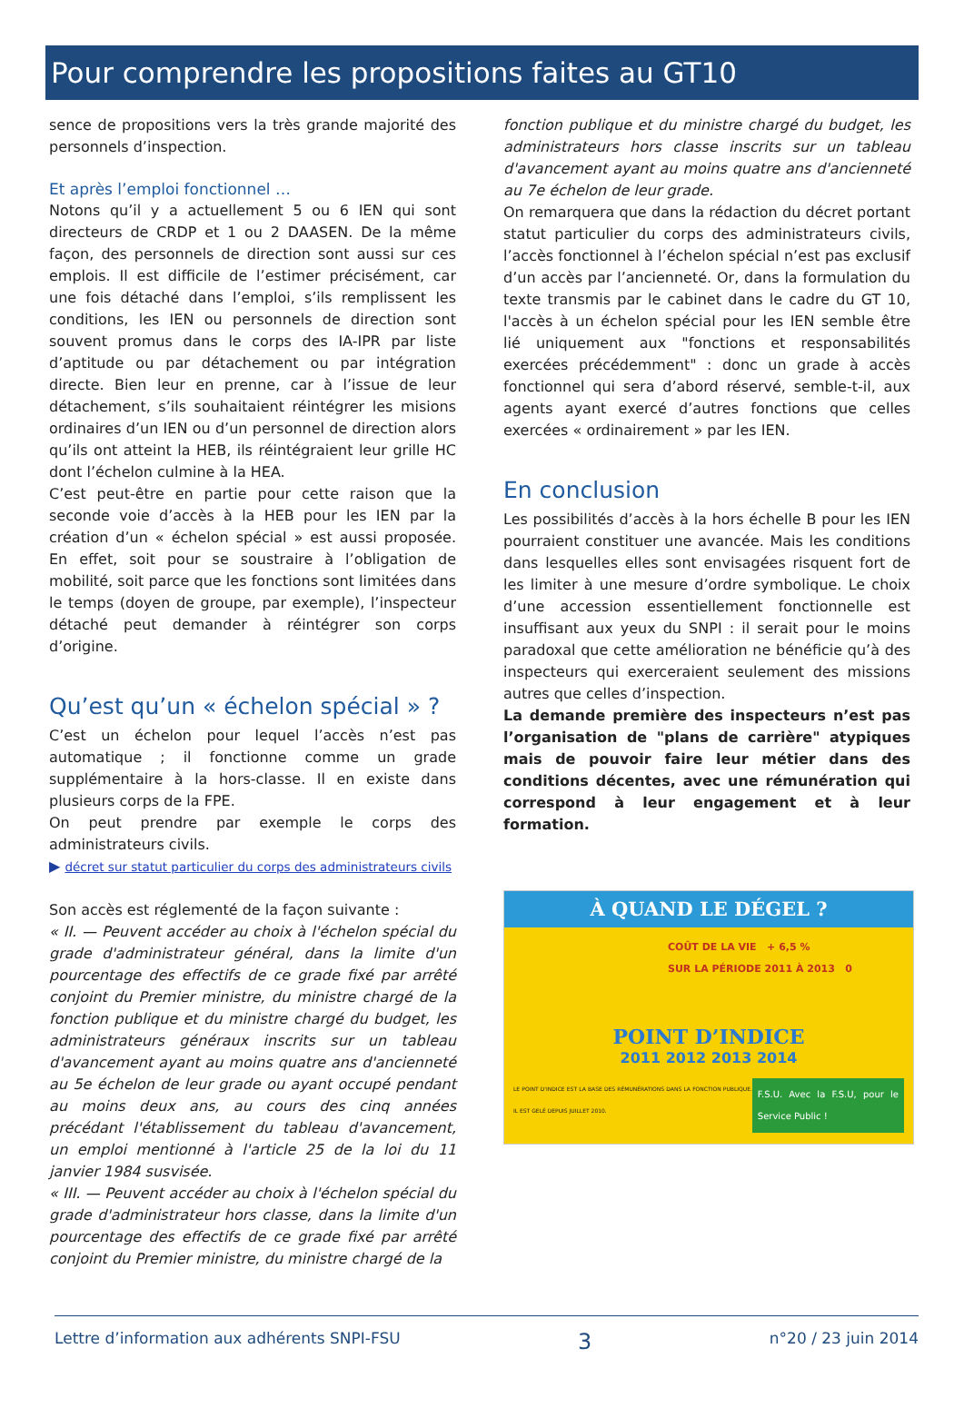Pour comprendre les propositions faites au GT10
sence de propositions vers la très grande majorité des personnels d’inspection.
Et après l’emploi fonctionnel …
Notons qu’il y a actuellement 5 ou 6 IEN qui sont directeurs de CRDP et 1 ou 2 DAASEN. De la même façon, des personnels de direction sont aussi sur ces emplois. Il est difficile de l’estimer précisément, car une fois détaché dans l’emploi, s’ils remplissent les conditions, les IEN ou personnels de direction sont souvent promus dans le corps des IA-IPR par liste d’aptitude ou par détachement ou par intégration directe. Bien leur en prenne, car à l’issue de leur détachement, s’ils souhaitaient réintégrer les misions ordinaires d’un IEN ou d’un personnel de direction alors qu’ils ont atteint la HEB, ils réintégraient leur grille HC dont l’échelon culmine à la HEA.
C’est peut-être en partie pour cette raison que la seconde voie d’accès à la HEB pour les IEN par la création d’un « échelon spécial » est aussi proposée. En effet, soit pour se soustraire à l’obligation de mobilité, soit parce que les fonctions sont limitées dans le temps (doyen de groupe, par exemple), l’inspecteur détaché peut demander à réintégrer son corps d’origine.
Qu’est qu’un « échelon spécial » ?
C’est un échelon pour lequel l’accès n’est pas automatique ; il fonctionne comme un grade supplémentaire à la hors-classe. Il en existe dans plusieurs corps de la FPE.
On peut prendre par exemple le corps des administrateurs civils.
▶ décret sur statut particulier du corps des administrateurs civils
Son accès est réglementé de la façon suivante :
« II. — Peuvent accéder au choix à l'échelon spécial du grade d'administrateur général, dans la limite d'un pourcentage des effectifs de ce grade fixé par arrêté conjoint du Premier ministre, du ministre chargé de la fonction publique et du ministre chargé du budget, les administrateurs généraux inscrits sur un tableau d'avancement ayant au moins quatre ans d'ancienneté au 5e échelon de leur grade ou ayant occupé pendant au moins deux ans, au cours des cinq années précédant l'établissement du tableau d'avancement, un emploi mentionné à l'article 25 de la loi du 11 janvier 1984 susvisée.
« III. — Peuvent accéder au choix à l'échelon spécial du grade d'administrateur hors classe, dans la limite d'un pourcentage des effectifs de ce grade fixé par arrêté conjoint du Premier ministre, du ministre chargé de la
fonction publique et du ministre chargé du budget, les administrateurs hors classe inscrits sur un tableau d'avancement ayant au moins quatre ans d'ancienneté au 7e échelon de leur grade.
On remarquera que dans la rédaction du décret portant statut particulier du corps des administrateurs civils, l’accès fonctionnel à l’échelon spécial n’est pas exclusif d’un accès par l’ancienneté. Or, dans la formulation du texte transmis par le cabinet dans le cadre du GT 10, l'accès à un échelon spécial pour les IEN semble être lié uniquement aux "fonctions et responsabilités exercées précédemment" : donc un grade à accès fonctionnel qui sera d’abord réservé, semble-t-il, aux agents ayant exercé d’autres fonctions que celles exercées « ordinairement » par les IEN.
En conclusion
Les possibilités d’accès à la hors échelle B pour les IEN pourraient constituer une avancée. Mais les conditions dans lesquelles elles sont envisagées risquent fort de les limiter à une mesure d’ordre symbolique. Le choix d’une accession essentiellement fonctionnelle est insuffisant aux yeux du SNPI : il serait pour le moins paradoxal que cette amélioration ne bénéficie qu’à des inspecteurs qui exerceraient seulement des missions autres que celles d’inspection.
La demande première des inspecteurs n’est pas l’organisation de "plans de carrière" atypiques mais de pouvoir faire leur métier dans des conditions décentes, avec une rémunération qui correspond à leur engagement et à leur formation.
À QUAND LE DÉGEL ?
COÛT DE LA VIE + 6,5 %
SUR LA PÉRIODE 2011 À 2013 0
POINT D’INDICE
2011 2012 2013 2014
LE POINT D'INDICE EST LA BASE DES RÉMUNÉRATIONS DANS LA FONCTION PUBLIQUE. IL EST GELÉ DEPUIS JUILLET 2010. F.S.U. Avec la F.S.U, pour le Service Public !
Lettre d’information aux adhérents SNPI-FSU 3 n°20 / 23 juin 2014